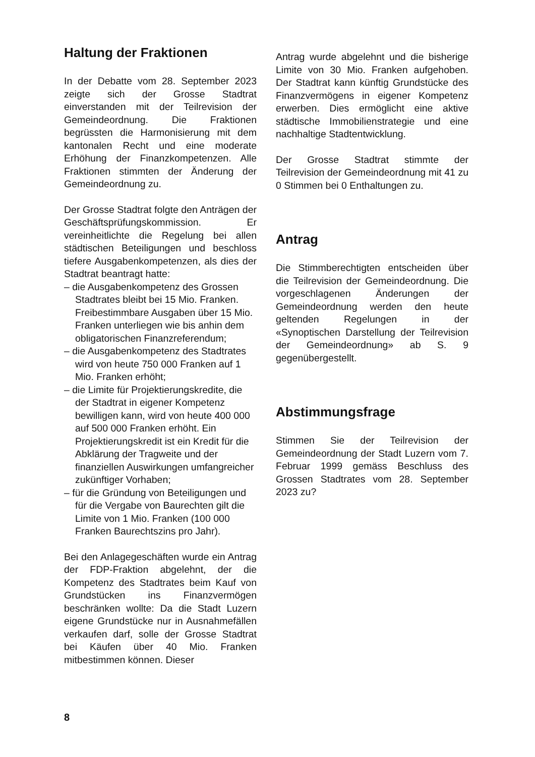Haltung der Fraktionen
In der Debatte vom 28. September 2023 zeigte sich der Grosse Stadtrat einverstanden mit der Teilrevision der Gemeindeordnung. Die Fraktionen begrüssten die Harmonisierung mit dem kantonalen Recht und eine moderate Erhöhung der Finanzkompetenzen. Alle Fraktionen stimmten der Änderung der Gemeindeordnung zu.
Der Grosse Stadtrat folgte den Anträgen der Geschäftsprüfungskommission. Er vereinheitlichte die Regelung bei allen städtischen Beteiligungen und beschloss tiefere Ausgabenkompetenzen, als dies der Stadtrat beantragt hatte:
– die Ausgabenkompetenz des Grossen Stadtrates bleibt bei 15 Mio. Franken. Freibestimmbare Ausgaben über 15 Mio. Franken unterliegen wie bis anhin dem obligatorischen Finanzreferendum;
– die Ausgabenkompetenz des Stadtrates wird von heute 750 000 Franken auf 1 Mio. Franken erhöht;
– die Limite für Projektierungskredite, die der Stadtrat in eigener Kompetenz bewilligen kann, wird von heute 400 000 auf 500 000 Franken erhöht. Ein Projektierungskredit ist ein Kredit für die Abklärung der Tragweite und der finanziellen Auswirkungen umfangreicher zukünftiger Vorhaben;
– für die Gründung von Beteiligungen und für die Vergabe von Baurechten gilt die Limite von 1 Mio. Franken (100 000 Franken Baurechtszins pro Jahr).
Bei den Anlagegeschäften wurde ein Antrag der FDP-Fraktion abgelehnt, der die Kompetenz des Stadtrates beim Kauf von Grundstücken ins Finanzvermögen beschränken wollte: Da die Stadt Luzern eigene Grundstücke nur in Ausnahmefällen verkaufen darf, solle der Grosse Stadtrat bei Käufen über 40 Mio. Franken mitbestimmen können. Dieser
Antrag wurde abgelehnt und die bisherige Limite von 30 Mio. Franken aufgehoben. Der Stadtrat kann künftig Grundstücke des Finanzvermögens in eigener Kompetenz erwerben. Dies ermöglicht eine aktive städtische Immobilienstrategie und eine nachhaltige Stadtentwicklung.
Der Grosse Stadtrat stimmte der Teilrevision der Gemeindeordnung mit 41 zu 0 Stimmen bei 0 Enthaltungen zu.
Antrag
Die Stimmberechtigten entscheiden über die Teilrevision der Gemeindeordnung. Die vorgeschlagenen Änderungen der Gemeindeordnung werden den heute geltenden Regelungen in der «Synoptischen Darstellung der Teilrevision der Gemeindeordnung» ab S. 9 gegenübergestellt.
Abstimmungsfrage
Stimmen Sie der Teilrevision der Gemeindeordnung der Stadt Luzern vom 7. Februar 1999 gemäss Beschluss des Grossen Stadtrates vom 28. September 2023 zu?
8